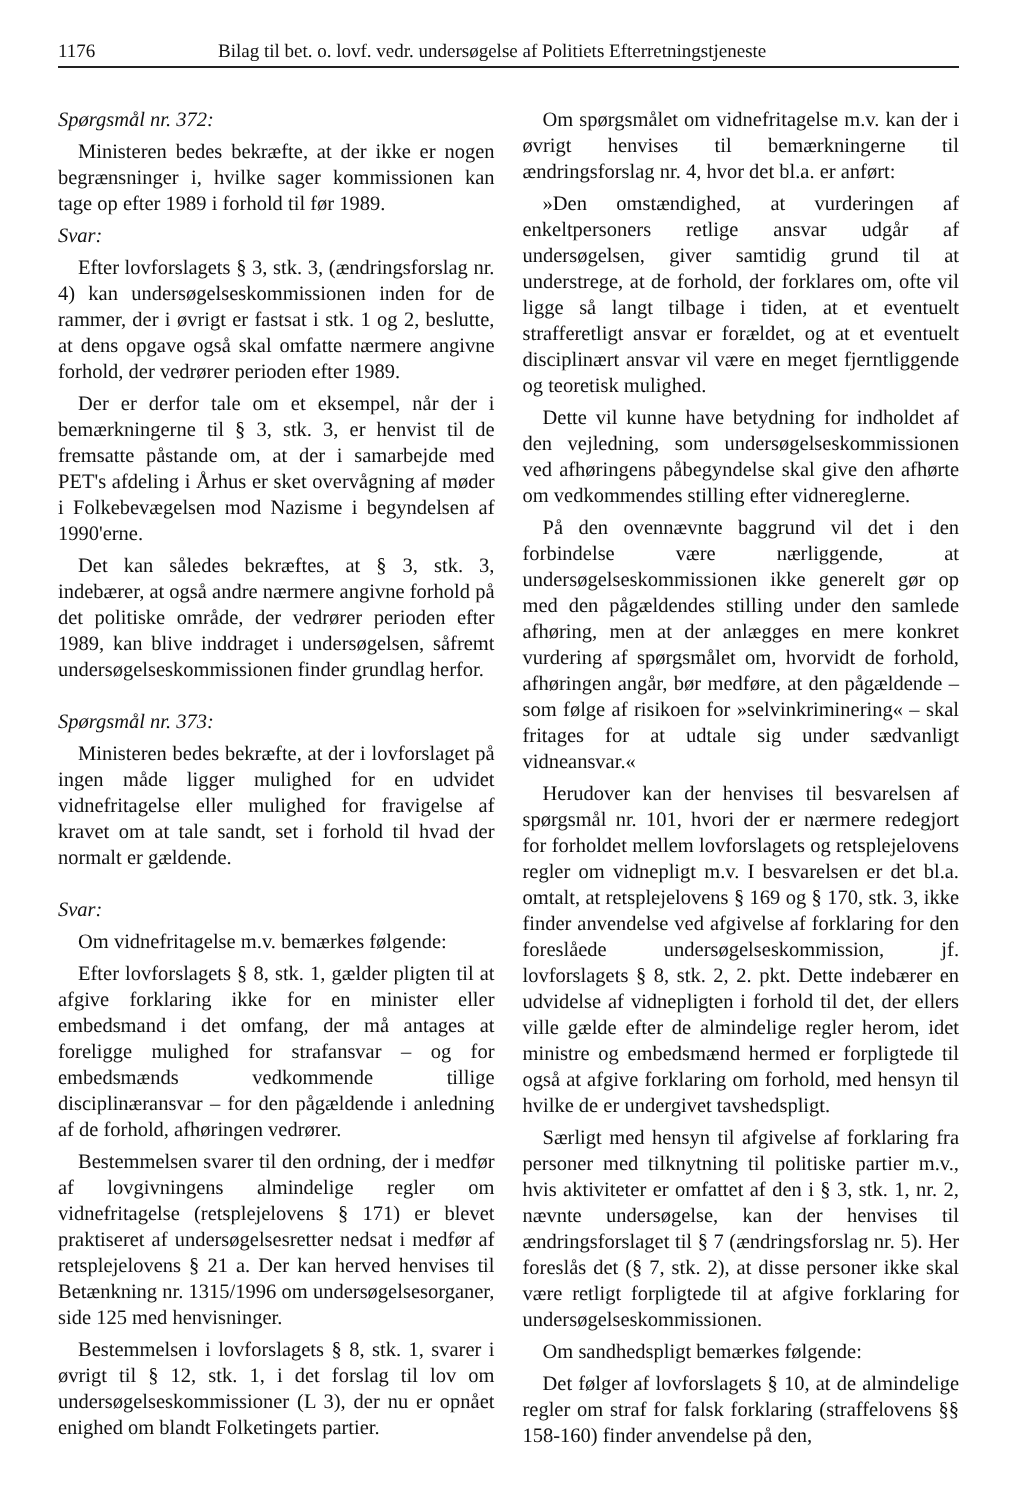1176 Bilag til bet. o. lovf. vedr. undersøgelse af Politiets Efterretningstjeneste
Spørgsmål nr. 372:
Ministeren bedes bekræfte, at der ikke er nogen begrænsninger i, hvilke sager kommissionen kan tage op efter 1989 i forhold til før 1989.
Svar:
Efter lovforslagets § 3, stk. 3, (ændringsforslag nr. 4) kan undersøgelseskommissionen inden for de rammer, der i øvrigt er fastsat i stk. 1 og 2, beslutte, at dens opgave også skal omfatte nærmere angivne forhold, der vedrører perioden efter 1989.
Der er derfor tale om et eksempel, når der i bemærkningerne til § 3, stk. 3, er henvist til de fremsatte påstande om, at der i samarbejde med PET's afdeling i Århus er sket overvågning af møder i Folkebevægelsen mod Nazisme i begyndelsen af 1990'erne.
Det kan således bekræftes, at § 3, stk. 3, indebærer, at også andre nærmere angivne forhold på det politiske område, der vedrører perioden efter 1989, kan blive inddraget i undersøgelsen, såfremt undersøgelseskommissionen finder grundlag herfor.
Spørgsmål nr. 373:
Ministeren bedes bekræfte, at der i lovforslaget på ingen måde ligger mulighed for en udvidet vidnefritagelse eller mulighed for fravigelse af kravet om at tale sandt, set i forhold til hvad der normalt er gældende.
Svar:
Om vidnefritagelse m.v. bemærkes følgende:
Efter lovforslagets § 8, stk. 1, gælder pligten til at afgive forklaring ikke for en minister eller embedsmand i det omfang, der må antages at foreligge mulighed for strafansvar – og for embedsmænds vedkommende tillige disciplinæransvar – for den pågældende i anledning af de forhold, afhøringen vedrører.
Bestemmelsen svarer til den ordning, der i medfør af lovgivningens almindelige regler om vidnefritagelse (retsplejelovens § 171) er blevet praktiseret af undersøgelsesretter nedsat i medfør af retsplejelovens § 21 a. Der kan herved henvises til Betænkning nr. 1315/1996 om undersøgelsesorganer, side 125 med henvisninger.
Bestemmelsen i lovforslagets § 8, stk. 1, svarer i øvrigt til § 12, stk. 1, i det forslag til lov om undersøgelseskommissioner (L 3), der nu er opnået enighed om blandt Folketingets partier.
Om spørgsmålet om vidnefritagelse m.v. kan der i øvrigt henvises til bemærkningerne til ændringsforslag nr. 4, hvor det bl.a. er anført:
»Den omstændighed, at vurderingen af enkeltpersoners retlige ansvar udgår af undersøgelsen, giver samtidig grund til at understrege, at de forhold, der forklares om, ofte vil ligge så langt tilbage i tiden, at et eventuelt strafferetligt ansvar er forældet, og at et eventuelt disciplinært ansvar vil være en meget fjerntliggende og teoretisk mulighed.
Dette vil kunne have betydning for indholdet af den vejledning, som undersøgelseskommissionen ved afhøringens påbegyndelse skal give den afhørte om vedkommendes stilling efter vidnereglerne.
På den ovennævnte baggrund vil det i den forbindelse være nærliggende, at undersøgelseskommissionen ikke generelt gør op med den pågældendes stilling under den samlede afhøring, men at der anlægges en mere konkret vurdering af spørgsmålet om, hvorvidt de forhold, afhøringen angår, bør medføre, at den pågældende – som følge af risikoen for »selvinkriminering« – skal fritages for at udtale sig under sædvanligt vidneansvar.«
Herudover kan der henvises til besvarelsen af spørgsmål nr. 101, hvori der er nærmere redegjort for forholdet mellem lovforslagets og retsplejelovens regler om vidnepligt m.v. I besvarelsen er det bl.a. omtalt, at retsplejelovens § 169 og § 170, stk. 3, ikke finder anvendelse ved afgivelse af forklaring for den foreslåede undersøgelseskommission, jf. lovforslagets § 8, stk. 2, 2. pkt. Dette indebærer en udvidelse af vidnepligten i forhold til det, der ellers ville gælde efter de almindelige regler herom, idet ministre og embedsmænd hermed er forpligtede til også at afgive forklaring om forhold, med hensyn til hvilke de er undergivet tavshedspligt.
Særligt med hensyn til afgivelse af forklaring fra personer med tilknytning til politiske partier m.v., hvis aktiviteter er omfattet af den i § 3, stk. 1, nr. 2, nævnte undersøgelse, kan der henvises til ændringsforslaget til § 7 (ændringsforslag nr. 5). Her foreslås det (§ 7, stk. 2), at disse personer ikke skal være retligt forpligtede til at afgive forklaring for undersøgelseskommissionen.
Om sandhedspligt bemærkes følgende:
Det følger af lovforslagets § 10, at de almindelige regler om straf for falsk forklaring (straffelovens §§ 158-160) finder anvendelse på den,